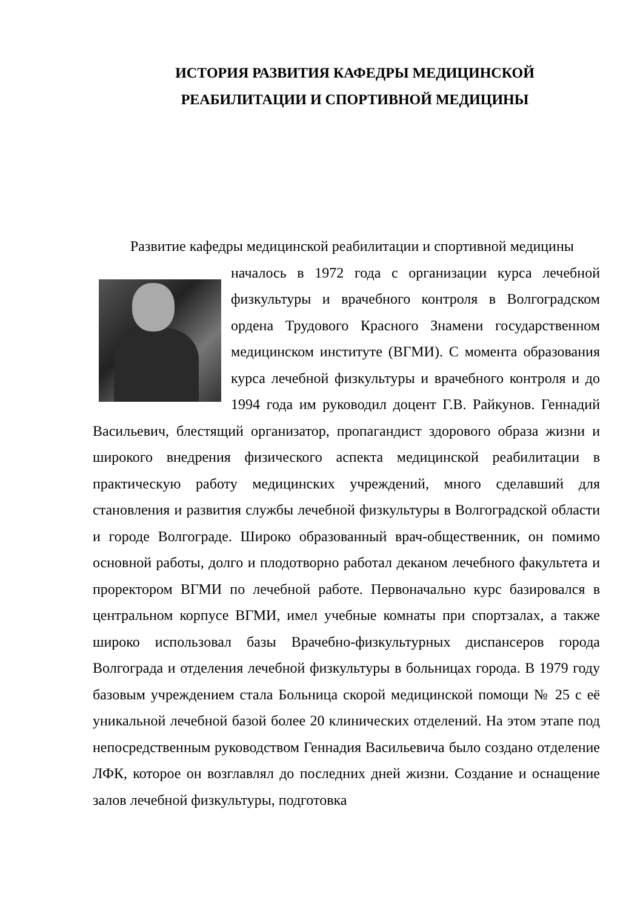ИСТОРИЯ РАЗВИТИЯ КАФЕДРЫ МЕДИЦИНСКОЙ
РЕАБИЛИТАЦИИ И СПОРТИВНОЙ МЕДИЦИНЫ
Развитие кафедры медицинской реабилитации и спортивной медицины
началось в 1972 года с организации курса лечебной физкультуры и врачебного контроля в Волгоградском ордена Трудового Красного Знамени государственном медицинском институте (ВГМИ). С момента образования курса лечебной физкультуры и врачебного контроля и до 1994 года им руководил доцент Г.В. Райкунов. Геннадий Васильевич, блестящий организатор, пропагандист здорового образа жизни и широкого внедрения физического аспекта медицинской реабилитации в практическую работу медицинских учреждений, много сделавший для становления и развития службы лечебной физкультуры в Волгоградской области и городе Волгограде. Широко образованный врач-общественник, он помимо основной работы, долго и плодотворно работал деканом лечебного факультета и проректором ВГМИ по лечебной работе. Первоначально курс базировался в центральном корпусе ВГМИ, имел учебные комнаты при спортзалах, а также широко использовал базы Врачебно-физкультурных диспансеров города Волгограда и отделения лечебной физкультуры в больницах города. В 1979 году базовым учреждением стала Больница скорой медицинской помощи № 25 с её уникальной лечебной базой более 20 клинических отделений. На этом этапе под непосредственным руководством Геннадия Васильевича было создано отделение ЛФК, которое он возглавлял до последних дней жизни. Создание и оснащение залов лечебной физкультуры, подготовка